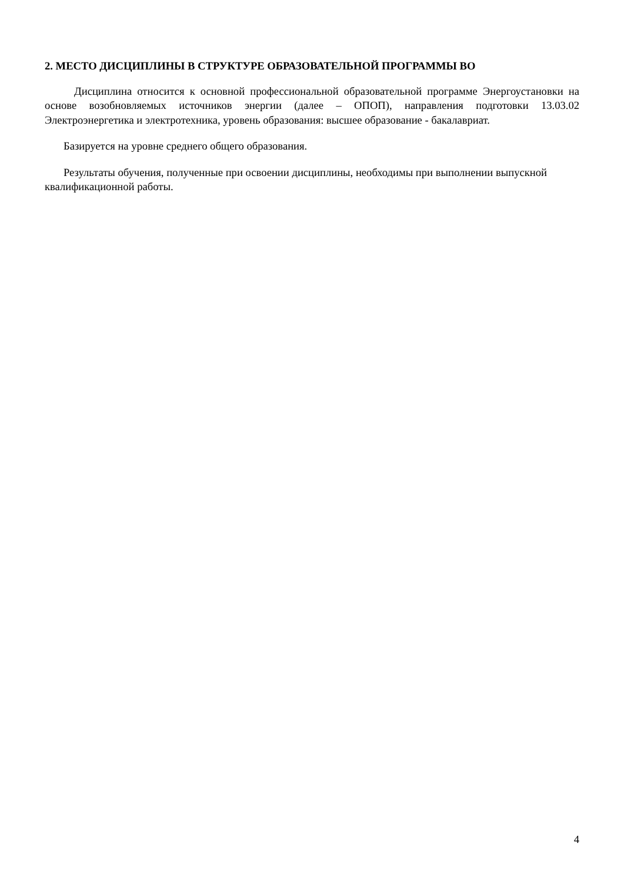2. МЕСТО ДИСЦИПЛИНЫ В СТРУКТУРЕ ОБРАЗОВАТЕЛЬНОЙ ПРОГРАММЫ ВО
Дисциплина относится к основной профессиональной образовательной программе Энергоустановки на основе возобновляемых источников энергии (далее – ОПОП), направления подготовки 13.03.02 Электроэнергетика и электротехника, уровень образования: высшее образование - бакалавриат.
Базируется на уровне среднего общего образования.
Результаты обучения, полученные при освоении дисциплины, необходимы при выполнении выпускной квалификационной работы.
4